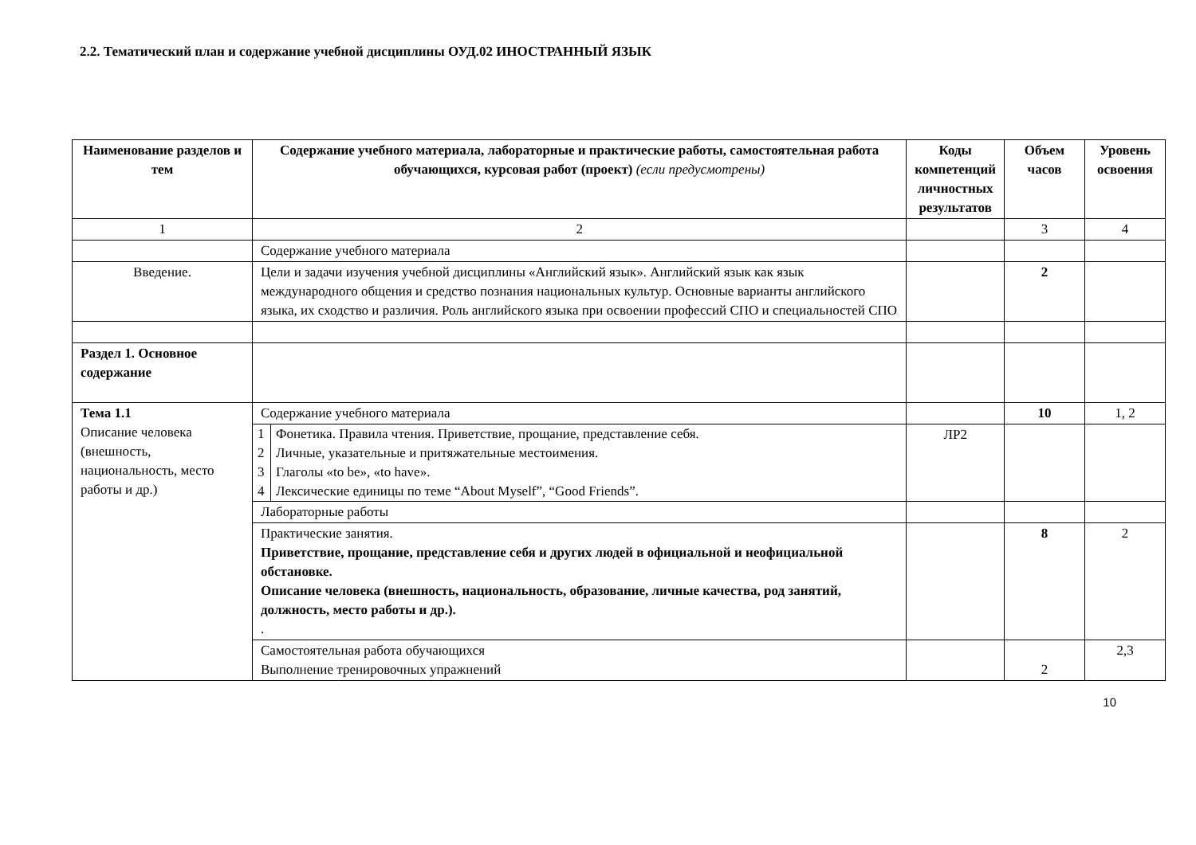2.2. Тематический план и содержание учебной дисциплины ОУД.02 ИНОСТРАННЫЙ ЯЗЫК
| Наименование разделов и тем | Содержание учебного материала, лабораторные и практические работы, самостоятельная работа обучающихся, курсовая работ (проект) (если предусмотрены) | Коды компетенций личностных результатов | Объем часов | Уровень освоения |
| --- | --- | --- | --- | --- |
| 1 | 2 | | 3 | 4 |
| | Содержание учебного материала | | | |
| Введение. | Цели и задачи изучения учебной дисциплины «Английский язык». Английский язык как язык международного общения и средство познания национальных культур. Основные варианты английского языка, их сходство и различия. Роль английского языка при освоении профессий СПО и специальностей СПО | | 2 | |
| Раздел 1. Основное содержание | | | | |
| Тема 1.1 Описание человека (внешность, национальность, место работы и др.) | Содержание учебного материала | | 10 | 1, 2 |
| | / 1 / Фонетика. Правила чтения. Приветствие, прощание, представление себя. / / 2 / Личные, указательные и притяжательные местоимения. / / 3 / Глаголы «to be», «to have». / / 4 / Лексические единицы по теме “About Myself”, “Good Friends”. / | ЛР2 | | |
| | Лабораторные работы | | | |
| | Практические занятия. Приветствие, прощание, представление себя и других людей в официальной и неофициальной обстановке. Описание человека (внешность, национальность, образование, личные качества, род занятий, должность, место работы и др.). . | | 8 | 2 |
| | Самостоятельная работа обучающихся Выполнение тренировочных упражнений | | 2 | 2,3 |
10